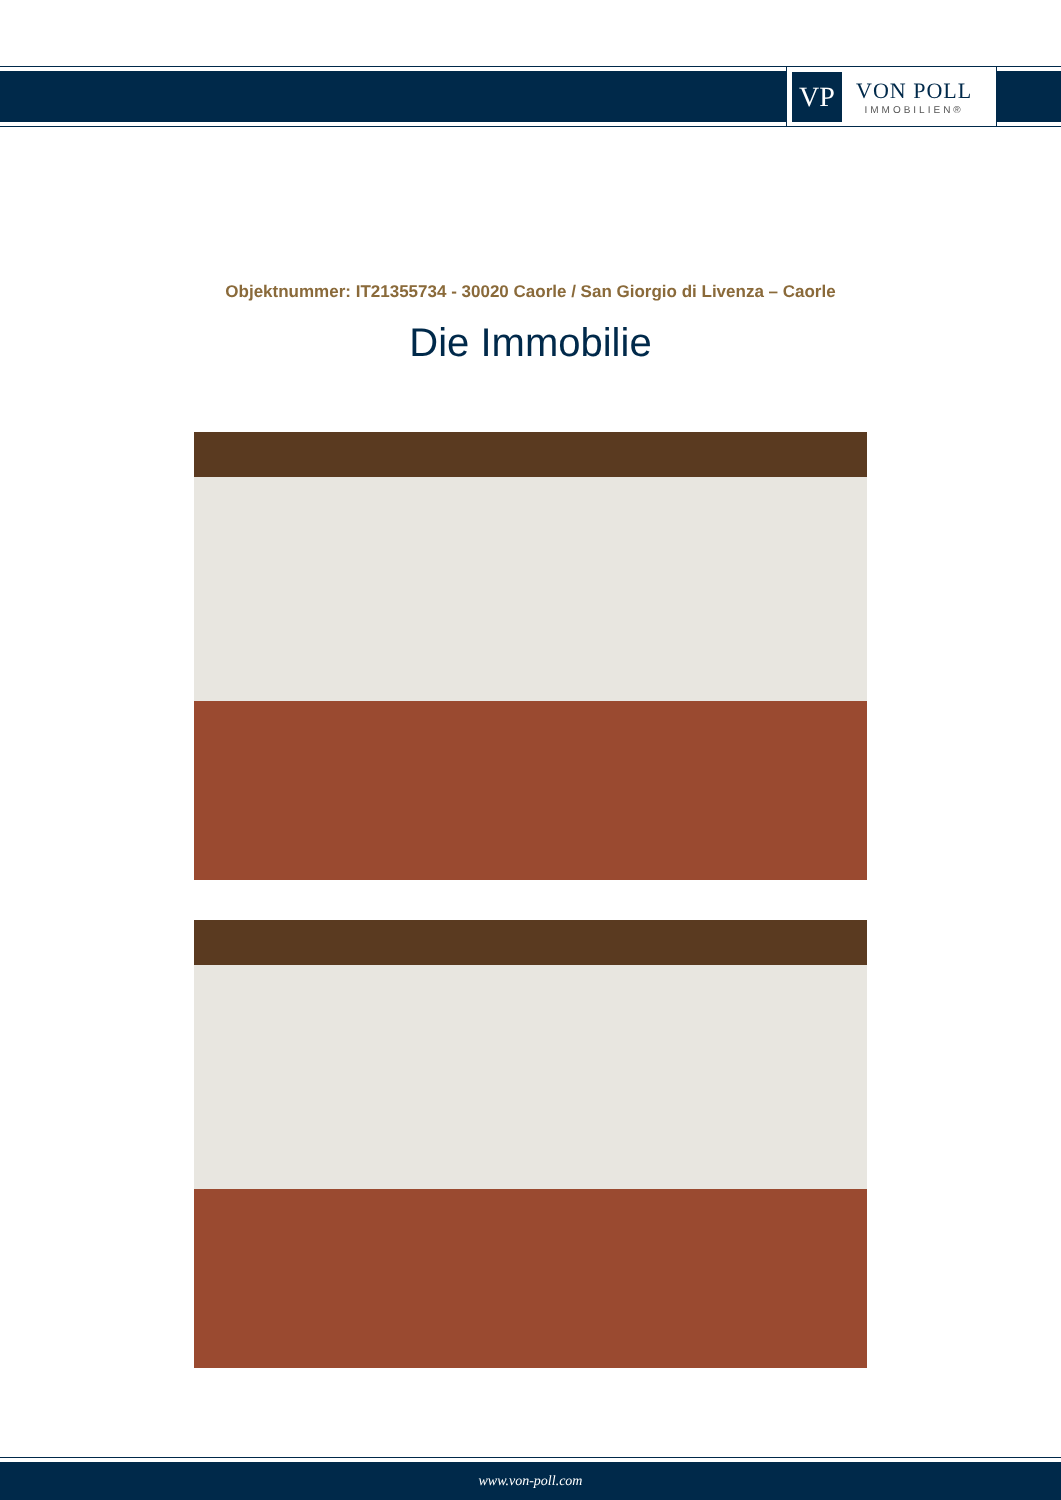VP
VON POLL
IMMOBILIEN®
Objektnummer: IT21355734 - 30020 Caorle / San Giorgio di Livenza – Caorle
Die Immobilie
www.von-poll.com